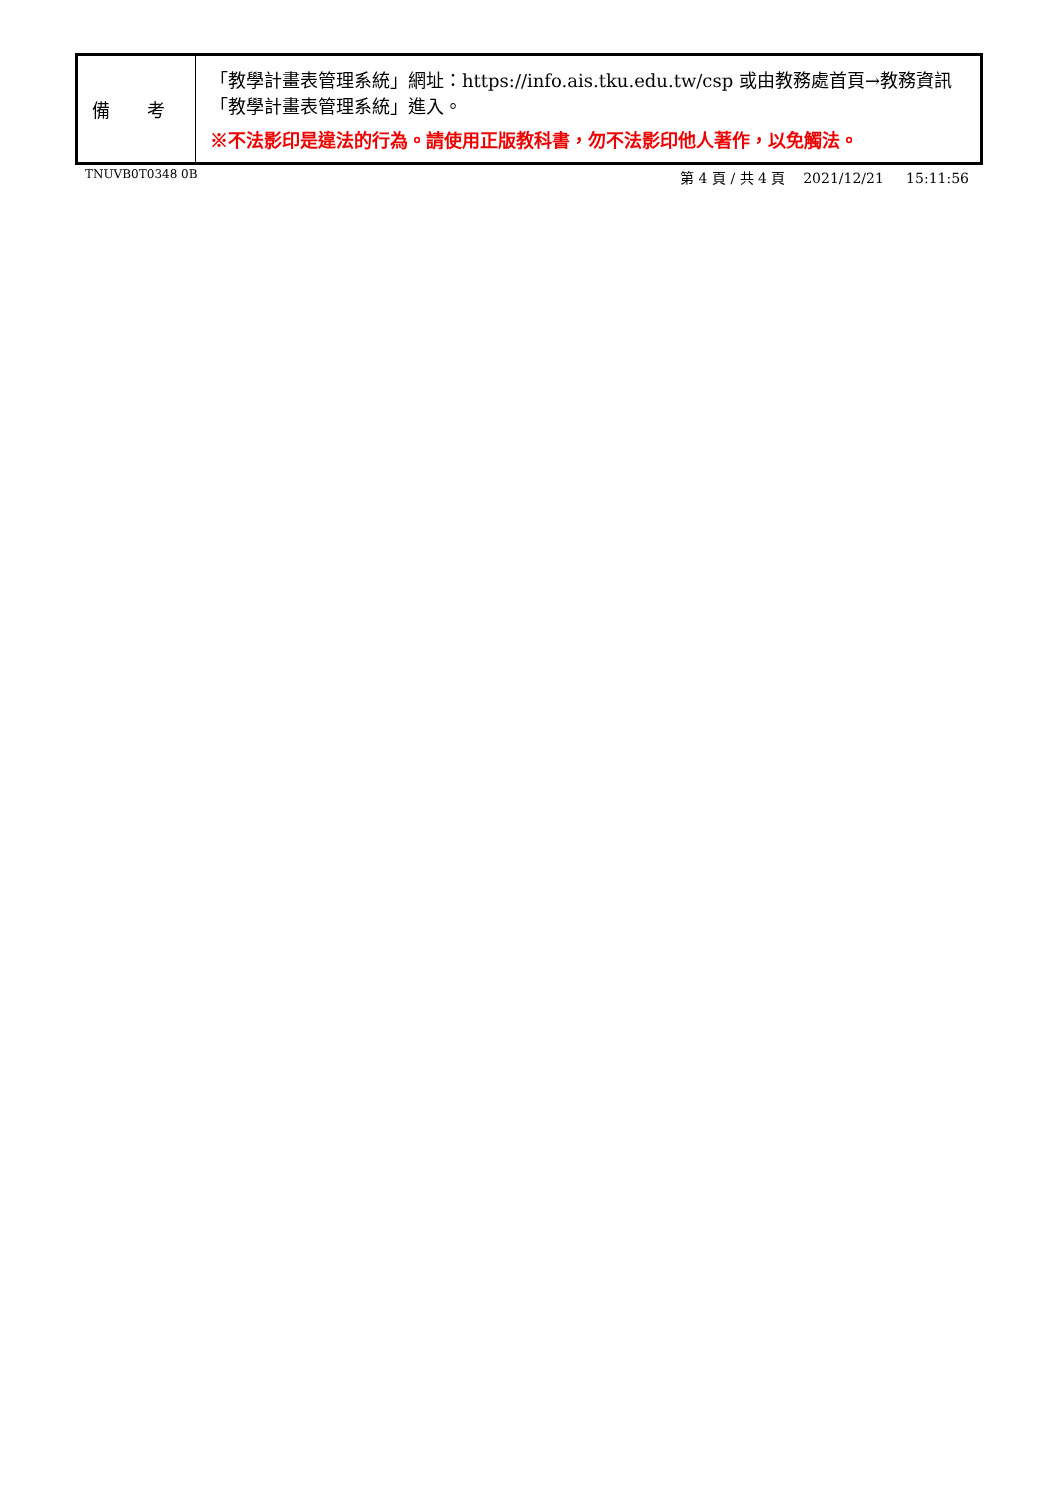| 備 考 | 「教學計畫表管理系統」網址： https://info.ais.tku.edu.tw/csp 或由教務處首頁→教務資訊「教學計畫表管理系統」進入。 ※不法影印是違法的行為。請使用正版教科書，勿不法影印他人著作，以免觸法。 |
TNUVB0T0348 0B 第 4 頁 / 共 4 頁 2021/12/21 15:11:56